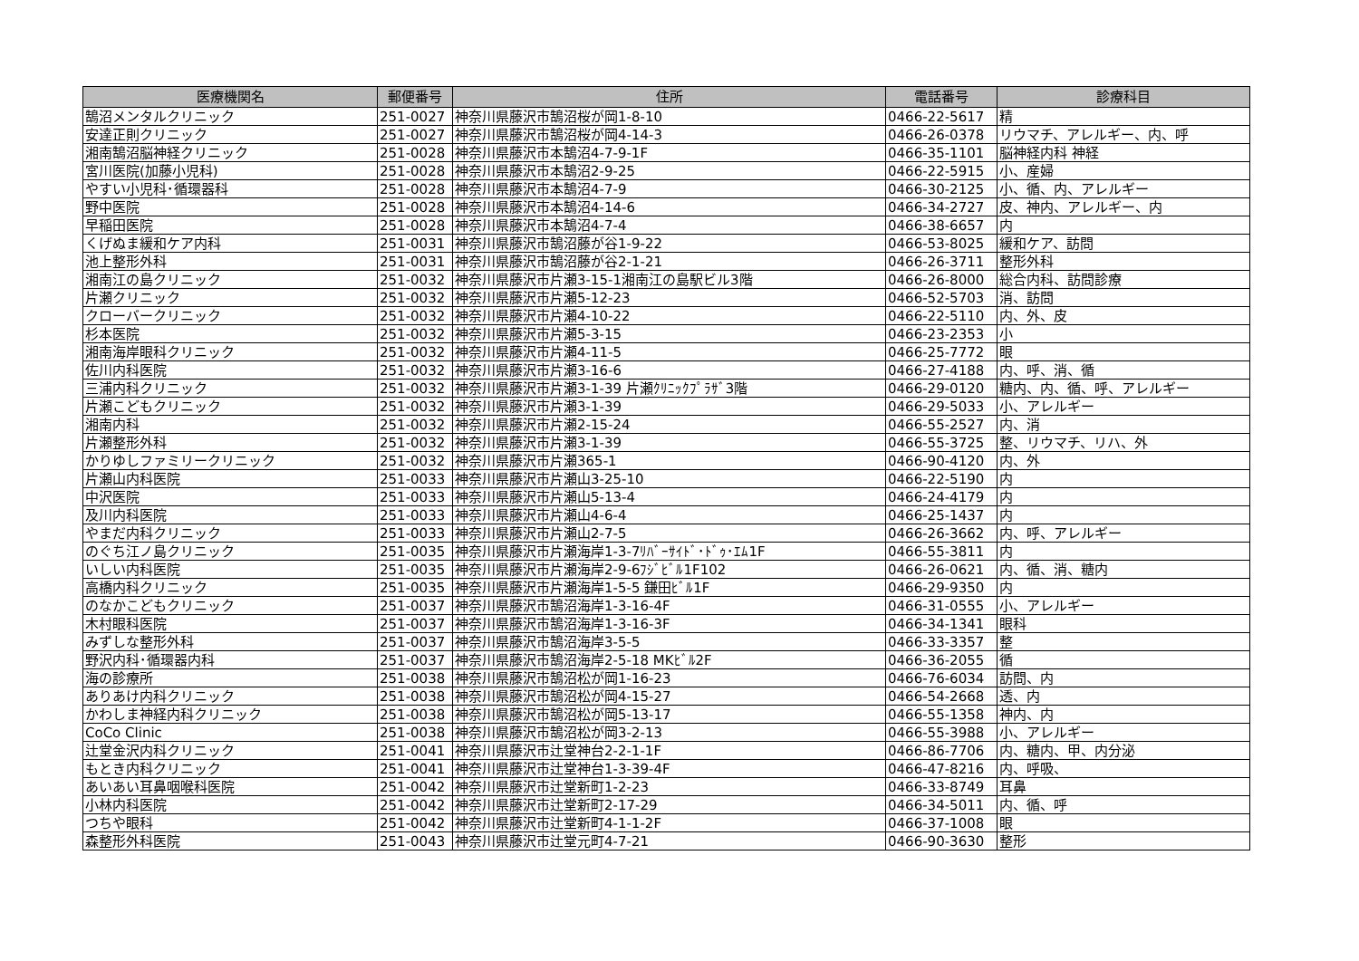| 医療機関名 | 郵便番号 | 住所 | 電話番号 | 診療科目 |
| --- | --- | --- | --- | --- |
| 鵠沼メンタルクリニック | 251-0027 | 神奈川県藤沢市鵠沼桜が岡1-8-10 | 0466-22-5617 | 精 |
| 安達正則クリニック | 251-0027 | 神奈川県藤沢市鵠沼桜が岡4-14-3 | 0466-26-0378 | リウマチ、アレルギー、内、呼 |
| 湘南鵠沼脳神経クリニック | 251-0028 | 神奈川県藤沢市本鵠沼4-7-9-1F | 0466-35-1101 | 脳神経内科 神経 |
| 宮川医院(加藤小児科) | 251-0028 | 神奈川県藤沢市本鵠沼2-9-25 | 0466-22-5915 | 小、産婦 |
| やすい小児科･循環器科 | 251-0028 | 神奈川県藤沢市本鵠沼4-7-9 | 0466-30-2125 | 小、循、内、アレルギー |
| 野中医院 | 251-0028 | 神奈川県藤沢市本鵠沼4-14-6 | 0466-34-2727 | 皮、神内、アレルギー、内 |
| 早稲田医院 | 251-0028 | 神奈川県藤沢市本鵠沼4-7-4 | 0466-38-6657 | 内 |
| くげぬま緩和ケア内科 | 251-0031 | 神奈川県藤沢市鵠沼藤が谷1-9-22 | 0466-53-8025 | 緩和ケア、訪問 |
| 池上整形外科 | 251-0031 | 神奈川県藤沢市鵠沼藤が谷2-1-21 | 0466-26-3711 | 整形外科 |
| 湘南江の島クリニック | 251-0032 | 神奈川県藤沢市片瀬3-15-1湘南江の島駅ビル3階 | 0466-26-8000 | 総合内科、訪問診療 |
| 片瀬クリニック | 251-0032 | 神奈川県藤沢市片瀬5-12-23 | 0466-52-5703 | 消、訪問 |
| クローバークリニック | 251-0032 | 神奈川県藤沢市片瀬4-10-22 | 0466-22-5110 | 内、外、皮 |
| 杉本医院 | 251-0032 | 神奈川県藤沢市片瀬5-3-15 | 0466-23-2353 | 小 |
| 湘南海岸眼科クリニック | 251-0032 | 神奈川県藤沢市片瀬4-11-5 | 0466-25-7772 | 眼 |
| 佐川内科医院 | 251-0032 | 神奈川県藤沢市片瀬3-16-6 | 0466-27-4188 | 内、呼、消、循 |
| 三浦内科クリニック | 251-0032 | 神奈川県藤沢市片瀬3-1-39 片瀬ｸﾘﾆｯｸﾌﾟﾗｻﾞ3階 | 0466-29-0120 | 糖内、内、循、呼、アレルギー |
| 片瀬こどもクリニック | 251-0032 | 神奈川県藤沢市片瀬3-1-39 | 0466-29-5033 | 小、アレルギー |
| 湘南内科 | 251-0032 | 神奈川県藤沢市片瀬2-15-24 | 0466-55-2527 | 内、消 |
| 片瀬整形外科 | 251-0032 | 神奈川県藤沢市片瀬3-1-39 | 0466-55-3725 | 整、リウマチ、リハ、外 |
| かりゆしファミリークリニック | 251-0032 | 神奈川県藤沢市片瀬365-1 | 0466-90-4120 | 内、外 |
| 片瀬山内科医院 | 251-0033 | 神奈川県藤沢市片瀬山3-25-10 | 0466-22-5190 | 内 |
| 中沢医院 | 251-0033 | 神奈川県藤沢市片瀬山5-13-4 | 0466-24-4179 | 内 |
| 及川内科医院 | 251-0033 | 神奈川県藤沢市片瀬山4-6-4 | 0466-25-1437 | 内 |
| やまだ内科クリニック | 251-0033 | 神奈川県藤沢市片瀬山2-7-5 | 0466-26-3662 | 内、呼、アレルギー |
| のぐち江ノ島クリニック | 251-0035 | 神奈川県藤沢市片瀬海岸1-3-7ﾘﾊﾞｰｻｲﾄﾞ･ﾄﾞｩ･ｴﾑ1F | 0466-55-3811 | 内 |
| いしい内科医院 | 251-0035 | 神奈川県藤沢市片瀬海岸2-9-6ﾌｼﾞﾋﾞﾙ1F102 | 0466-26-0621 | 内、循、消、糖内 |
| 高橋内科クリニック | 251-0035 | 神奈川県藤沢市片瀬海岸1-5-5 鎌田ﾋﾞﾙ1F | 0466-29-9350 | 内 |
| のなかこどもクリニック | 251-0037 | 神奈川県藤沢市鵠沼海岸1-3-16-4F | 0466-31-0555 | 小、アレルギー |
| 木村眼科医院 | 251-0037 | 神奈川県藤沢市鵠沼海岸1-3-16-3F | 0466-34-1341 | 眼科 |
| みずしな整形外科 | 251-0037 | 神奈川県藤沢市鵠沼海岸3-5-5 | 0466-33-3357 | 整 |
| 野沢内科･循環器内科 | 251-0037 | 神奈川県藤沢市鵠沼海岸2-5-18 MKﾋﾞﾙ2F | 0466-36-2055 | 循 |
| 海の診療所 | 251-0038 | 神奈川県藤沢市鵠沼松が岡1-16-23 | 0466-76-6034 | 訪問、内 |
| ありあけ内科クリニック | 251-0038 | 神奈川県藤沢市鵠沼松が岡4-15-27 | 0466-54-2668 | 透、内 |
| かわしま神経内科クリニック | 251-0038 | 神奈川県藤沢市鵠沼松が岡5-13-17 | 0466-55-1358 | 神内、内 |
| CoCo Clinic | 251-0038 | 神奈川県藤沢市鵠沼松が岡3-2-13 | 0466-55-3988 | 小、アレルギー |
| 辻堂金沢内科クリニック | 251-0041 | 神奈川県藤沢市辻堂神台2-2-1-1F | 0466-86-7706 | 内、糖内、甲、内分泌 |
| もとき内科クリニック | 251-0041 | 神奈川県藤沢市辻堂神台1-3-39-4F | 0466-47-8216 | 内、呼吸、 |
| あいあい耳鼻咽喉科医院 | 251-0042 | 神奈川県藤沢市辻堂新町1-2-23 | 0466-33-8749 | 耳鼻 |
| 小林内科医院 | 251-0042 | 神奈川県藤沢市辻堂新町2-17-29 | 0466-34-5011 | 内、循、呼 |
| つちや眼科 | 251-0042 | 神奈川県藤沢市辻堂新町4-1-1-2F | 0466-37-1008 | 眼 |
| 森整形外科医院 | 251-0043 | 神奈川県藤沢市辻堂元町4-7-21 | 0466-90-3630 | 整形 |